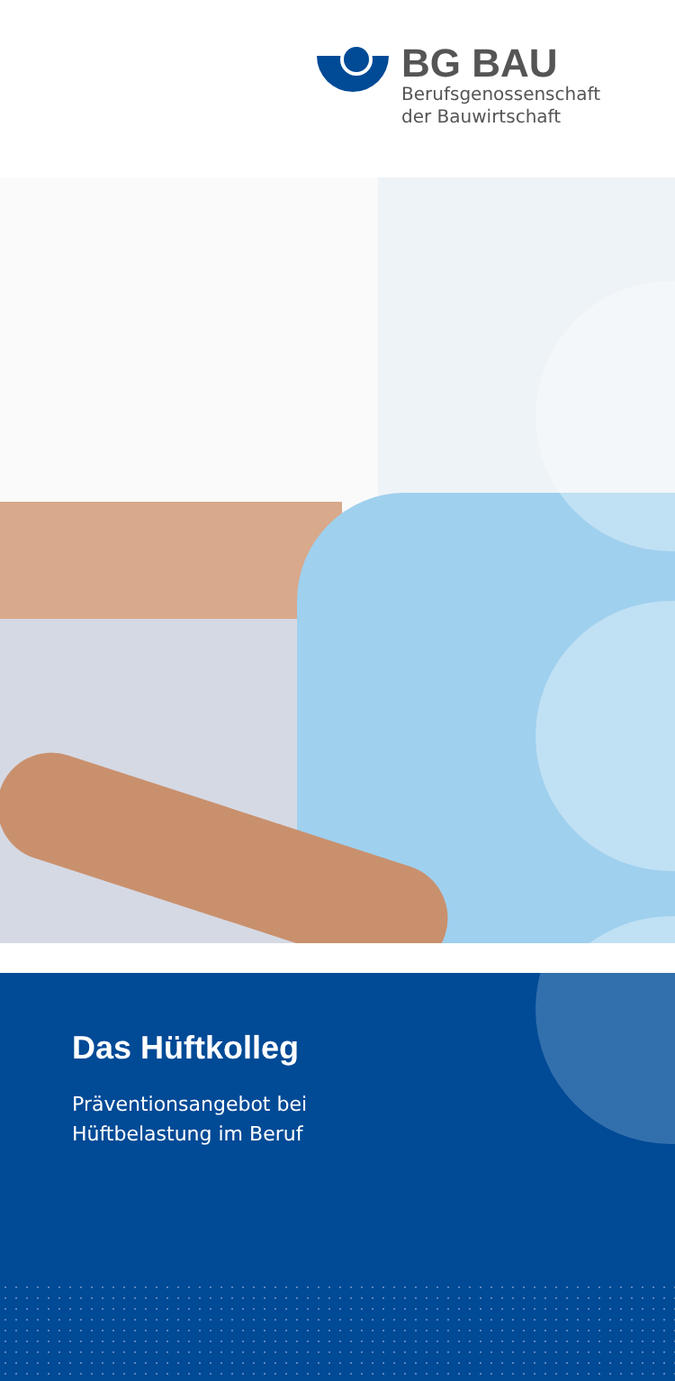BG BAU
Berufsgenossenschaft
der Bauwirtschaft
Das Hüftkolleg
Präventionsangebot bei
Hüftbelastung im Beruf